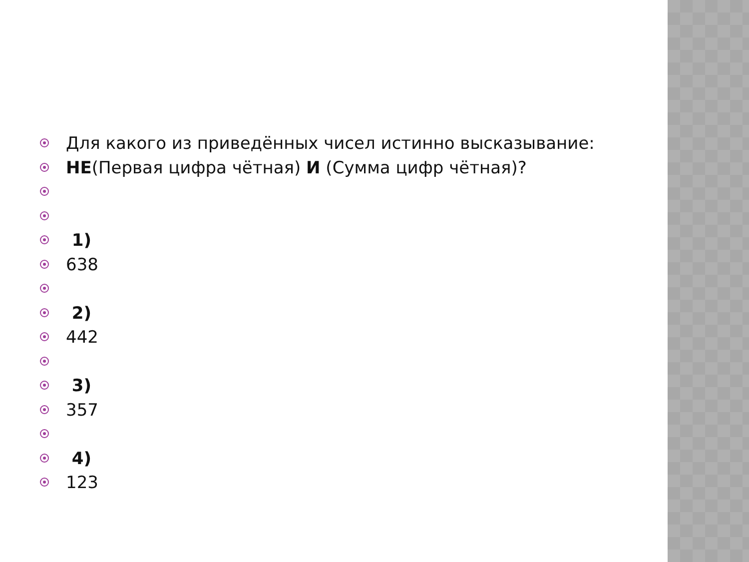Для какого из приведённых чисел истинно высказывание:
НЕ(Первая цифра чётная) И (Сумма цифр чётная)?
1)
638
2)
442
3)
357
4)
123